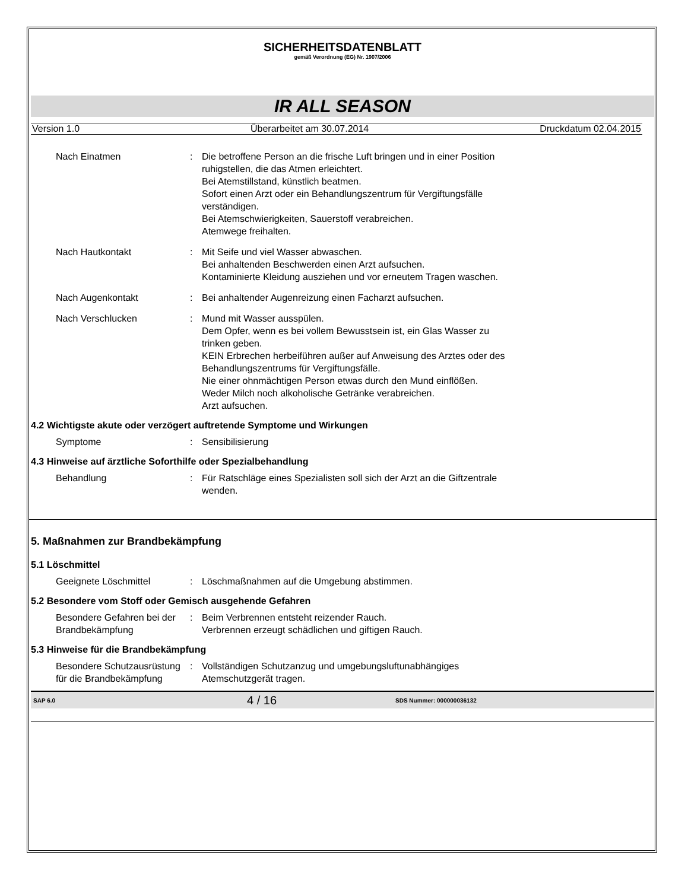SICHERHEITSDATENBLATT
gemäß Verordnung (EG) Nr. 1907/2006
IR ALL SEASON
Version 1.0 Überarbeitet am 30.07.2014 Druckdatum 02.04.2015
Nach Einatmen : Die betroffene Person an die frische Luft bringen und in einer Position ruhigstellen, die das Atmen erleichtert.
Bei Atemstillstand, künstlich beatmen.
Sofort einen Arzt oder ein Behandlungszentrum für Vergiftungsfälle verständigen.
Bei Atemschwierigkeiten, Sauerstoff verabreichen.
Atemwege freihalten.
Nach Hautkontakt : Mit Seife und viel Wasser abwaschen.
Bei anhaltenden Beschwerden einen Arzt aufsuchen.
Kontaminierte Kleidung ausziehen und vor erneutem Tragen waschen.
Nach Augenkontakt : Bei anhaltender Augenreizung einen Facharzt aufsuchen.
Nach Verschlucken : Mund mit Wasser ausspülen.
Dem Opfer, wenn es bei vollem Bewusstsein ist, ein Glas Wasser zu trinken geben.
KEIN Erbrechen herbeiführen außer auf Anweisung des Arztes oder des Behandlungszentrums für Vergiftungsfälle.
Nie einer ohnmächtigen Person etwas durch den Mund einflößen.
Weder Milch noch alkoholische Getränke verabreichen.
Arzt aufsuchen.
4.2 Wichtigste akute oder verzögert auftretende Symptome und Wirkungen
Symptome : Sensibilisierung
4.3 Hinweise auf ärztliche Soforthilfe oder Spezialbehandlung
Behandlung : Für Ratschläge eines Spezialisten soll sich der Arzt an die Giftzentrale wenden.
5. Maßnahmen zur Brandbekämpfung
5.1 Löschmittel
Geeignete Löschmittel : Löschmaßnahmen auf die Umgebung abstimmen.
5.2 Besondere vom Stoff oder Gemisch ausgehende Gefahren
Besondere Gefahren bei der Brandbekämpfung
: Beim Verbrennen entsteht reizender Rauch.
Verbrennen erzeugt schädlichen und giftigen Rauch.
5.3 Hinweise für die Brandbekämpfung
Besondere Schutzausrüstung für die Brandbekämpfung
: Vollständigen Schutzanzug und umgebungsluftunabhängiges Atemschutzgerät tragen.
SAP 6.0 4 / 16 SDS Nummer: 000000036132